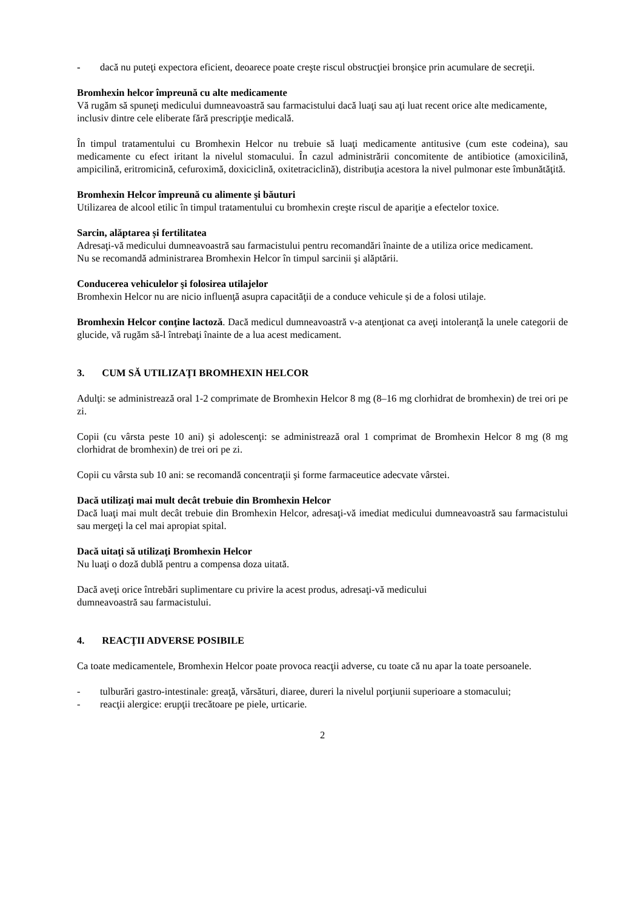- dacă nu puteţi expectora eficient, deoarece poate creşte riscul obstrucţiei bronşice prin acumulare de secreţii.
Bromhexin helcor împreună cu alte medicamente
Vă rugăm să spuneţi medicului dumneavoastră sau farmacistului dacă luaţi sau aţi luat recent orice alte medicamente, inclusiv dintre cele eliberate fără prescripţie medicală.
În timpul tratamentului cu Bromhexin Helcor nu trebuie să luaţi medicamente antitusive (cum este codeina), sau medicamente cu efect iritant la nivelul stomacului. În cazul administrării concomitente de antibiotice (amoxicilină, ampicilină, eritromicină, cefuroximă, doxiciclină, oxitetraciclină), distribuţia acestora la nivel pulmonar este îmbunătăţită.
Bromhexin Helcor împreună cu alimente şi băuturi
Utilizarea de alcool etilic în timpul tratamentului cu bromhexin creşte riscul de apariţie a efectelor toxice.
Sarcin, alăptarea și fertilitatea
Adresaţi-vă medicului dumneavoastră sau farmacistului pentru recomandări înainte de a utiliza orice medicament.
Nu se recomandă administrarea Bromhexin Helcor în timpul sarcinii şi alăptării.
Conducerea vehiculelor şi folosirea utilajelor
Bromhexin Helcor nu are nicio influenţă asupra capacităţii de a conduce vehicule și de a folosi utilaje.
Bromhexin Helcor conţine lactoză. Dacă medicul dumneavoastră v-a atenţionat ca aveţi intoleranţă la unele categorii de glucide, vă rugăm să-l întrebaţi înainte de a lua acest medicament.
3. CUM SĂ UTILIZAŢI BROMHEXIN HELCOR
Adulţi: se administrează oral 1-2 comprimate de Bromhexin Helcor 8 mg (8–16 mg clorhidrat de bromhexin) de trei ori pe zi.
Copii (cu vârsta peste 10 ani) şi adolescenţi: se administrează oral 1 comprimat de Bromhexin Helcor 8 mg (8 mg clorhidrat de bromhexin) de trei ori pe zi.
Copii cu vârsta sub 10 ani: se recomandă concentraţii şi forme farmaceutice adecvate vârstei.
Dacă utilizaţi mai mult decât trebuie din Bromhexin Helcor
Dacă luaţi mai mult decât trebuie din Bromhexin Helcor, adresaţi-vă imediat medicului dumneavoastră sau farmacistului sau mergeţi la cel mai apropiat spital.
Dacă uitaţi să utilizaţi Bromhexin Helcor
Nu luaţi o doză dublă pentru a compensa doza uitată.
Dacă aveţi orice întrebări suplimentare cu privire la acest produs, adresaţi-vă medicului
dumneavoastră sau farmacistului.
4. REACŢII ADVERSE POSIBILE
Ca toate medicamentele, Bromhexin Helcor poate provoca reacţii adverse, cu toate că nu apar la toate persoanele.
- tulburări gastro-intestinale: greaţă, vărsături, diaree, dureri la nivelul porţiunii superioare a stomacului;
- reacţii alergice: erupţii trecătoare pe piele, urticarie.
2